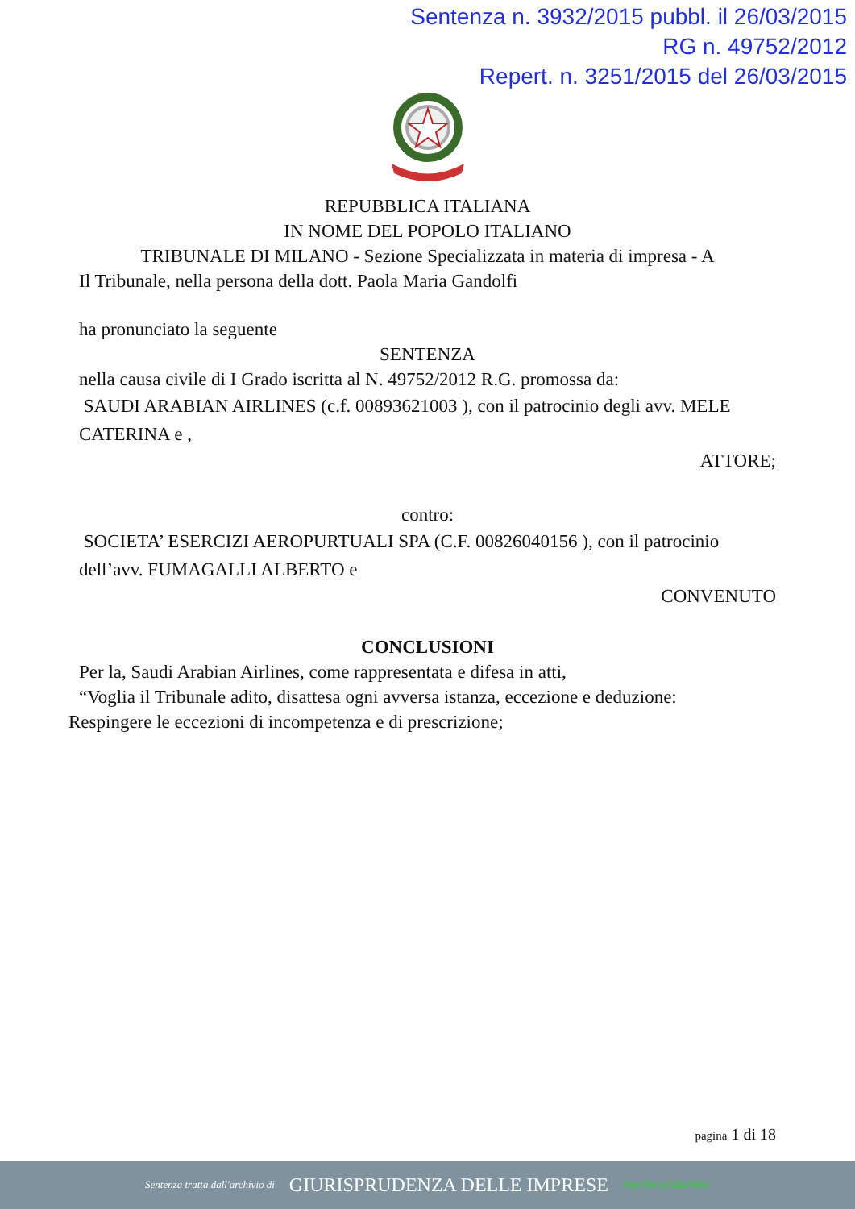Sentenza n. 3932/2015 pubbl. il 26/03/2015
RG n. 49752/2012
Repert. n. 3251/2015 del 26/03/2015
REPUBBLICA ITALIANA
IN NOME DEL POPOLO ITALIANO
TRIBUNALE DI MILANO - Sezione Specializzata in materia di impresa - A
Il Tribunale, nella persona della dott. Paola Maria Gandolfi
ha pronunciato la seguente
SENTENZA
nella causa civile di I Grado iscritta al N. 49752/2012 R.G. promossa da:
SAUDI ARABIAN AIRLINES (c.f. 00893621003 ), con il patrocinio degli avv. MELE CATERINA e ,
ATTORE;
contro:
SOCIETA’ ESERCIZI AEROPURTUALI SPA (C.F. 00826040156 ), con il patrocinio dell’avv. FUMAGALLI ALBERTO e
CONVENUTO
CONCLUSIONI
Per la, Saudi Arabian Airlines, come rappresentata e difesa in atti,
“Voglia il Tribunale adito, disattesa ogni avversa istanza, eccezione e deduzione:
Respingere le eccezioni di incompetenza e di prescrizione;
pagina 1 di 18
Sentenza tratta dall'archivio di GIURISPRUDENZA DELLE IMPRESE http://bit.ly/2dbAHbn